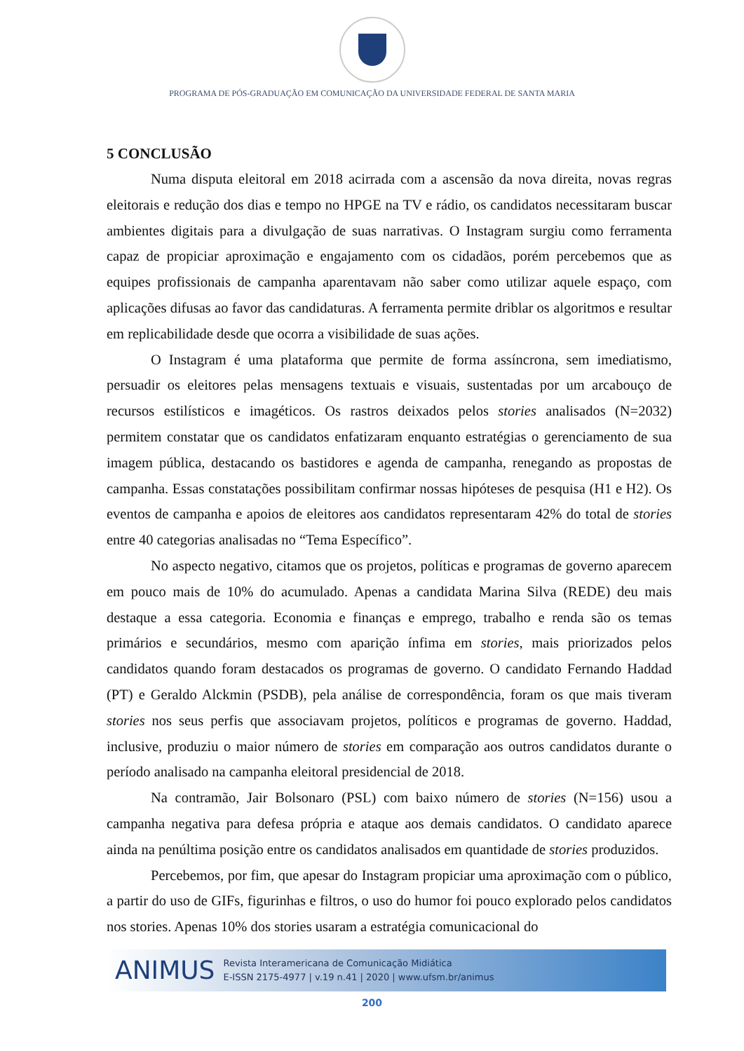PROGRAMA DE PÓS-GRADUAÇÃO EM COMUNICAÇÃO DA UNIVERSIDADE FEDERAL DE SANTA MARIA
5 CONCLUSÃO
Numa disputa eleitoral em 2018 acirrada com a ascensão da nova direita, novas regras eleitorais e redução dos dias e tempo no HPGE na TV e rádio, os candidatos necessitaram buscar ambientes digitais para a divulgação de suas narrativas. O Instagram surgiu como ferramenta capaz de propiciar aproximação e engajamento com os cidadãos, porém percebemos que as equipes profissionais de campanha aparentavam não saber como utilizar aquele espaço, com aplicações difusas ao favor das candidaturas. A ferramenta permite driblar os algoritmos e resultar em replicabilidade desde que ocorra a visibilidade de suas ações.
O Instagram é uma plataforma que permite de forma assíncrona, sem imediatismo, persuadir os eleitores pelas mensagens textuais e visuais, sustentadas por um arcabouço de recursos estilísticos e imagéticos. Os rastros deixados pelos stories analisados (N=2032) permitem constatar que os candidatos enfatizaram enquanto estratégias o gerenciamento de sua imagem pública, destacando os bastidores e agenda de campanha, renegando as propostas de campanha. Essas constatações possibilitam confirmar nossas hipóteses de pesquisa (H1 e H2). Os eventos de campanha e apoios de eleitores aos candidatos representaram 42% do total de stories entre 40 categorias analisadas no “Tema Específico”.
No aspecto negativo, citamos que os projetos, políticas e programas de governo aparecem em pouco mais de 10% do acumulado. Apenas a candidata Marina Silva (REDE) deu mais destaque a essa categoria. Economia e finanças e emprego, trabalho e renda são os temas primários e secundários, mesmo com aparição ínfima em stories, mais priorizados pelos candidatos quando foram destacados os programas de governo. O candidato Fernando Haddad (PT) e Geraldo Alckmin (PSDB), pela análise de correspondência, foram os que mais tiveram stories nos seus perfis que associavam projetos, políticos e programas de governo. Haddad, inclusive, produziu o maior número de stories em comparação aos outros candidatos durante o período analisado na campanha eleitoral presidencial de 2018.
Na contramão, Jair Bolsonaro (PSL) com baixo número de stories (N=156) usou a campanha negativa para defesa própria e ataque aos demais candidatos. O candidato aparece ainda na penúltima posição entre os candidatos analisados em quantidade de stories produzidos.
Percebemos, por fim, que apesar do Instagram propiciar uma aproximação com o público, a partir do uso de GIFs, figurinhas e filtros, o uso do humor foi pouco explorado pelos candidatos nos stories. Apenas 10% dos stories usaram a estratégia comunicacional do
ANIMUS
Revista Interamericana de Comunicação Midiática
E-ISSN 2175-4977 | v.19 n.41 | 2020 | www.ufsm.br/animus
200